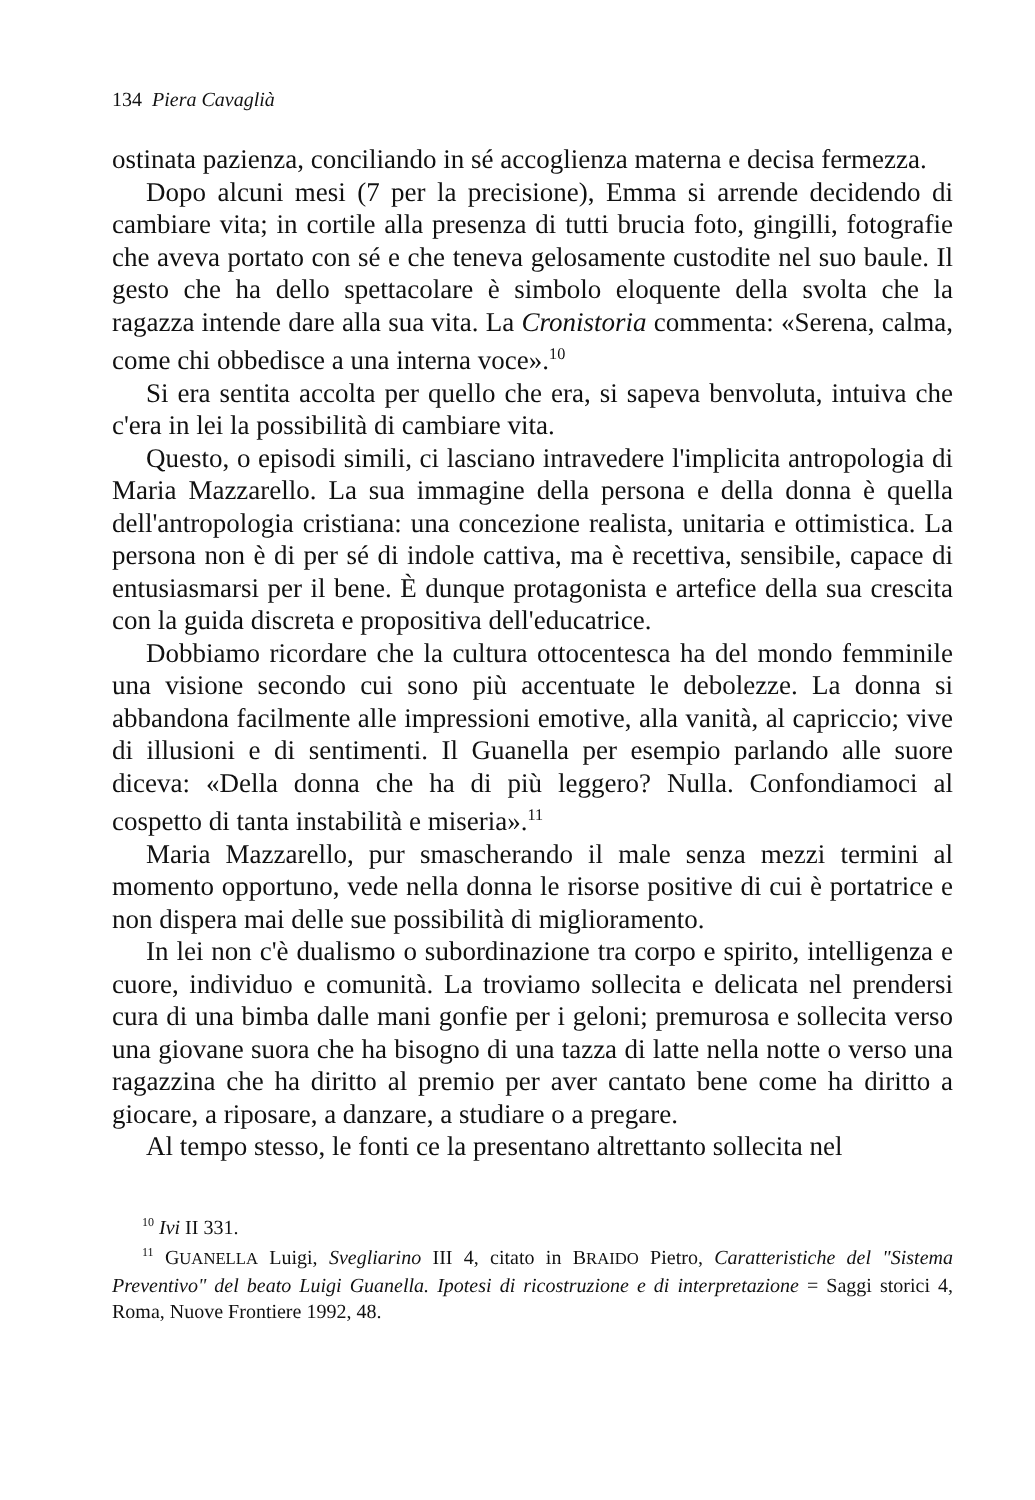134 Piera Cavaglià
ostinata pazienza, conciliando in sé accoglienza materna e decisa fermezza.
Dopo alcuni mesi (7 per la precisione), Emma si arrende decidendo di cambiare vita; in cortile alla presenza di tutti brucia foto, gingilli, fotografie che aveva portato con sé e che teneva gelosamente custodite nel suo baule. Il gesto che ha dello spettacolare è simbolo eloquente della svolta che la ragazza intende dare alla sua vita. La Cronistoria commenta: «Serena, calma, come chi obbedisce a una interna voce».<sup>10</sup>
Si era sentita accolta per quello che era, si sapeva benvoluta, intuiva che c'era in lei la possibilità di cambiare vita.
Questo, o episodi simili, ci lasciano intravedere l'implicita antropologia di Maria Mazzarello. La sua immagine della persona e della donna è quella dell'antropologia cristiana: una concezione realista, unitaria e ottimistica. La persona non è di per sé di indole cattiva, ma è recettiva, sensibile, capace di entusiasmarsi per il bene. È dunque protagonista e artefice della sua crescita con la guida discreta e propositiva dell'educatrice.
Dobbiamo ricordare che la cultura ottocentesca ha del mondo femminile una visione secondo cui sono più accentuate le debolezze. La donna si abbandona facilmente alle impressioni emotive, alla vanità, al capriccio; vive di illusioni e di sentimenti. Il Guanella per esempio parlando alle suore diceva: «Della donna che ha di più leggero? Nulla. Confondiamoci al cospetto di tanta instabilità e miseria».<sup>11</sup>
Maria Mazzarello, pur smascherando il male senza mezzi termini al momento opportuno, vede nella donna le risorse positive di cui è portatrice e non dispera mai delle sue possibilità di miglioramento.
In lei non c'è dualismo o subordinazione tra corpo e spirito, intelligenza e cuore, individuo e comunità. La troviamo sollecita e delicata nel prendersi cura di una bimba dalle mani gonfie per i geloni; premurosa e sollecita verso una giovane suora che ha bisogno di una tazza di latte nella notte o verso una ragazzina che ha diritto al premio per aver cantato bene come ha diritto a giocare, a riposare, a danzare, a studiare o a pregare.
Al tempo stesso, le fonti ce la presentano altrettanto sollecita nel
<sup>10</sup> Ivi II 331.
<sup>11</sup> GUANELLA Luigi, Svegliarino III 4, citato in BRAIDO Pietro, Caratteristiche del "Sistema Preventivo" del beato Luigi Guanella. Ipotesi di ricostruzione e di interpretazione = Saggi storici 4, Roma, Nuove Frontiere 1992, 48.